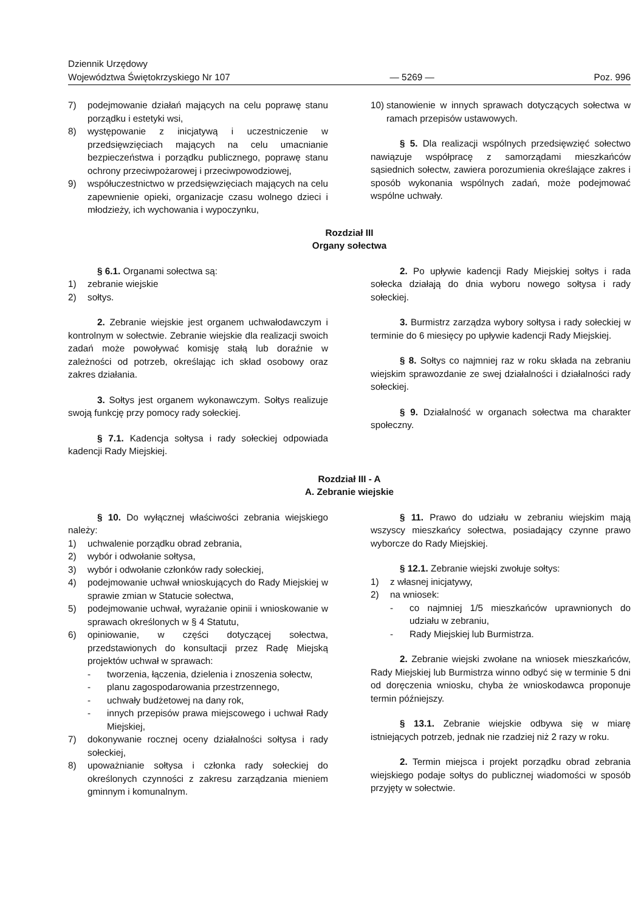Dziennik Urzędowy
Województwa Świętokrzyskiego Nr 107
— 5269 —
Poz. 996
7) podejmowanie działań mających na celu poprawę stanu porządku i estetyki wsi,
8) występowanie z inicjatywą i uczestniczenie w przedsięwzięciach mających na celu umacnianie bezpieczeństwa i porządku publicznego, poprawę stanu ochrony przeciwpożarowej i przeciwpowodziowej,
9) współuczestnictwo w przedsięwzięciach mających na celu zapewnienie opieki, organizacje czasu wolnego dzieci i młodzieży, ich wychowania i wypoczynku,
10) stanowienie w innych sprawach dotyczących sołectwa w ramach przepisów ustawowych.
§ 5. Dla realizacji wspólnych przedsięwzięć sołectwo nawiązuje współpracę z samorządami mieszkańców sąsiednich sołectw, zawiera porozumienia określające zakres i sposób wykonania wspólnych zadań, może podejmować wspólne uchwały.
Rozdział III
Organy sołectwa
§ 6.1. Organami sołectwa są:
1) zebranie wiejskie
2) sołtys.
2. Zebranie wiejskie jest organem uchwałodawczym i kontrolnym w sołectwie. Zebranie wiejskie dla realizacji swoich zadań może powoływać komisję stałą lub doraźnie w zależności od potrzeb, określając ich skład osobowy oraz zakres działania.
3. Sołtys jest organem wykonawczym. Sołtys realizuje swoją funkcję przy pomocy rady sołeckiej.
§ 7.1. Kadencja sołtysa i rady sołeckiej odpowiada kadencji Rady Miejskiej.
2. Po upływie kadencji Rady Miejskiej sołtys i rada sołecka działają do dnia wyboru nowego sołtysa i rady sołeckiej.
3. Burmistrz zarządza wybory sołtysa i rady sołeckiej w terminie do 6 miesięcy po upływie kadencji Rady Miejskiej.
§ 8. Sołtys co najmniej raz w roku składa na zebraniu wiejskim sprawozdanie ze swej działalności i działalności rady sołeckiej.
§ 9. Działalność w organach sołectwa ma charakter społeczny.
Rozdział III - A
A. Zebranie wiejskie
§ 10. Do wyłącznej właściwości zebrania wiejskiego należy:
1) uchwalenie porządku obrad zebrania,
2) wybór i odwołanie sołtysa,
3) wybór i odwołanie członków rady sołeckiej,
4) podejmowanie uchwał wnioskujących do Rady Miejskiej w sprawie zmian w Statucie sołectwa,
5) podejmowanie uchwał, wyrażanie opinii i wnioskowanie w sprawach określonych w § 4 Statutu,
6) opiniowanie, w części dotyczącej sołectwa, przedstawionych do konsultacji przez Radę Miejską projektów uchwał w sprawach:
- tworzenia, łączenia, dzielenia i znoszenia sołectw,
- planu zagospodarowania przestrzennego,
- uchwały budżetowej na dany rok,
- innych przepisów prawa miejscowego i uchwał Rady Miejskiej,
7) dokonywanie rocznej oceny działalności sołtysa i rady sołeckiej,
8) upoważnianie sołtysa i członka rady sołeckiej do określonych czynności z zakresu zarządzania mieniem gminnym i komunalnym.
§ 11. Prawo do udziału w zebraniu wiejskim mają wszyscy mieszkańcy sołectwa, posiadający czynne prawo wyborcze do Rady Miejskiej.
§ 12.1. Zebranie wiejski zwołuje sołtys:
1) z własnej inicjatywy,
2) na wniosek:
- co najmniej 1/5 mieszkańców uprawnionych do udziału w zebraniu,
- Rady Miejskiej lub Burmistrza.
2. Zebranie wiejski zwołane na wniosek mieszkańców, Rady Miejskiej lub Burmistrza winno odbyć się w terminie 5 dni od doręczenia wniosku, chyba że wnioskodawca proponuje termin późniejszy.
§ 13.1. Zebranie wiejskie odbywa się w miarę istniejących potrzeb, jednak nie rzadziej niż 2 razy w roku.
2. Termin miejsca i projekt porządku obrad zebrania wiejskiego podaje sołtys do publicznej wiadomości w sposób przyjęty w sołectwie.